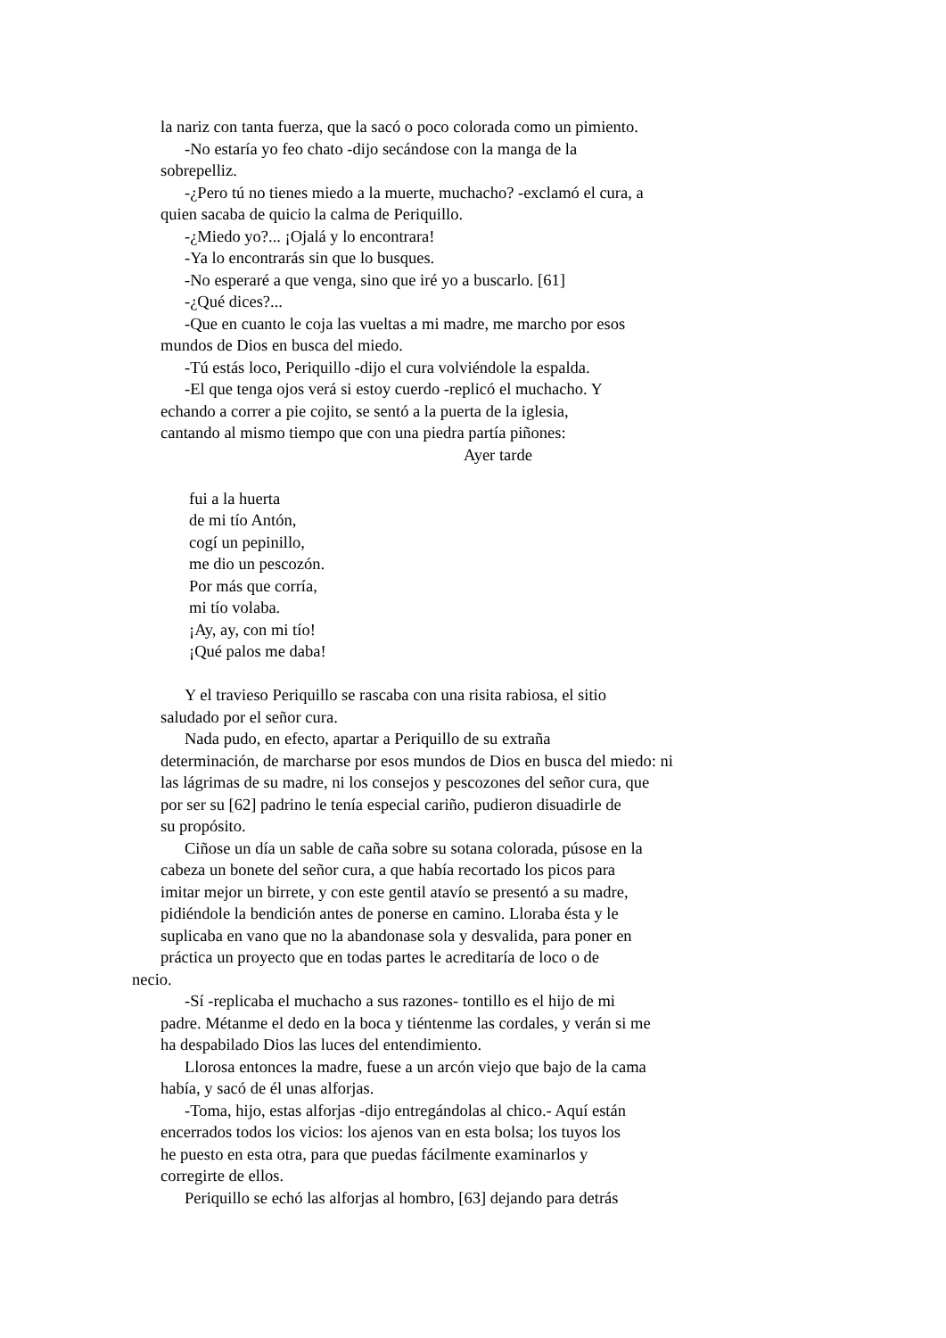la nariz con tanta fuerza, que la sacó o poco colorada como un pimiento.
-No estaría yo feo chato -dijo secándose con la manga de la
sobrepelliz.
-¿Pero tú no tienes miedo a la muerte, muchacho? -exclamó el cura, a
quien sacaba de quicio la calma de Periquillo.
-¿Miedo yo?... ¡Ojalá y lo encontrara!
-Ya lo encontrarás sin que lo busques.
-No esperaré a que venga, sino que iré yo a buscarlo. [61]
-¿Qué dices?...
-Que en cuanto le coja las vueltas a mi madre, me marcho por esos
mundos de Dios en busca del miedo.
-Tú estás loco, Periquillo -dijo el cura volviéndole la espalda.
-El que tenga ojos verá si estoy cuerdo -replicó el muchacho. Y
echando a correr a pie cojito, se sentó a la puerta de la iglesia,
cantando al mismo tiempo que con una piedra partía piñones:
Ayer tarde
fui a la huerta
de mi tío Antón,
cogí un pepinillo,
me dio un pescozón.
Por más que corría,
mi tío volaba.
¡Ay, ay, con mi tío!
¡Qué palos me daba!
Y el travieso Periquillo se rascaba con una risita rabiosa, el sitio
saludado por el señor cura.
Nada pudo, en efecto, apartar a Periquillo de su extraña
determinación, de marcharse por esos mundos de Dios en busca del miedo: ni
las lágrimas de su madre, ni los consejos y pescozones del señor cura, que
por ser su [62] padrino le tenía especial cariño, pudieron disuadirle de
su propósito.
Ciñose un día un sable de caña sobre su sotana colorada, púsose en la
cabeza un bonete del señor cura, a que había recortado los picos para
imitar mejor un birrete, y con este gentil atavío se presentó a su madre,
pidiéndole la bendición antes de ponerse en camino. Lloraba ésta y le
suplicaba en vano que no la abandonase sola y desvalida, para poner en
práctica un proyecto que en todas partes le acreditaría de loco o de
necio.
-Sí -replicaba el muchacho a sus razones- tontillo es el hijo de mi
padre. Métanme el dedo en la boca y tiéntenme las cordales, y verán si me
ha despabilado Dios las luces del entendimiento.
Llorosa entonces la madre, fuese a un arcón viejo que bajo de la cama
había, y sacó de él unas alforjas.
-Toma, hijo, estas alforjas -dijo entregándolas al chico.- Aquí están
encerrados todos los vicios: los ajenos van en esta bolsa; los tuyos los
he puesto en esta otra, para que puedas fácilmente examinarlos y
corregirte de ellos.
Periquillo se echó las alforjas al hombro, [63] dejando para detrás